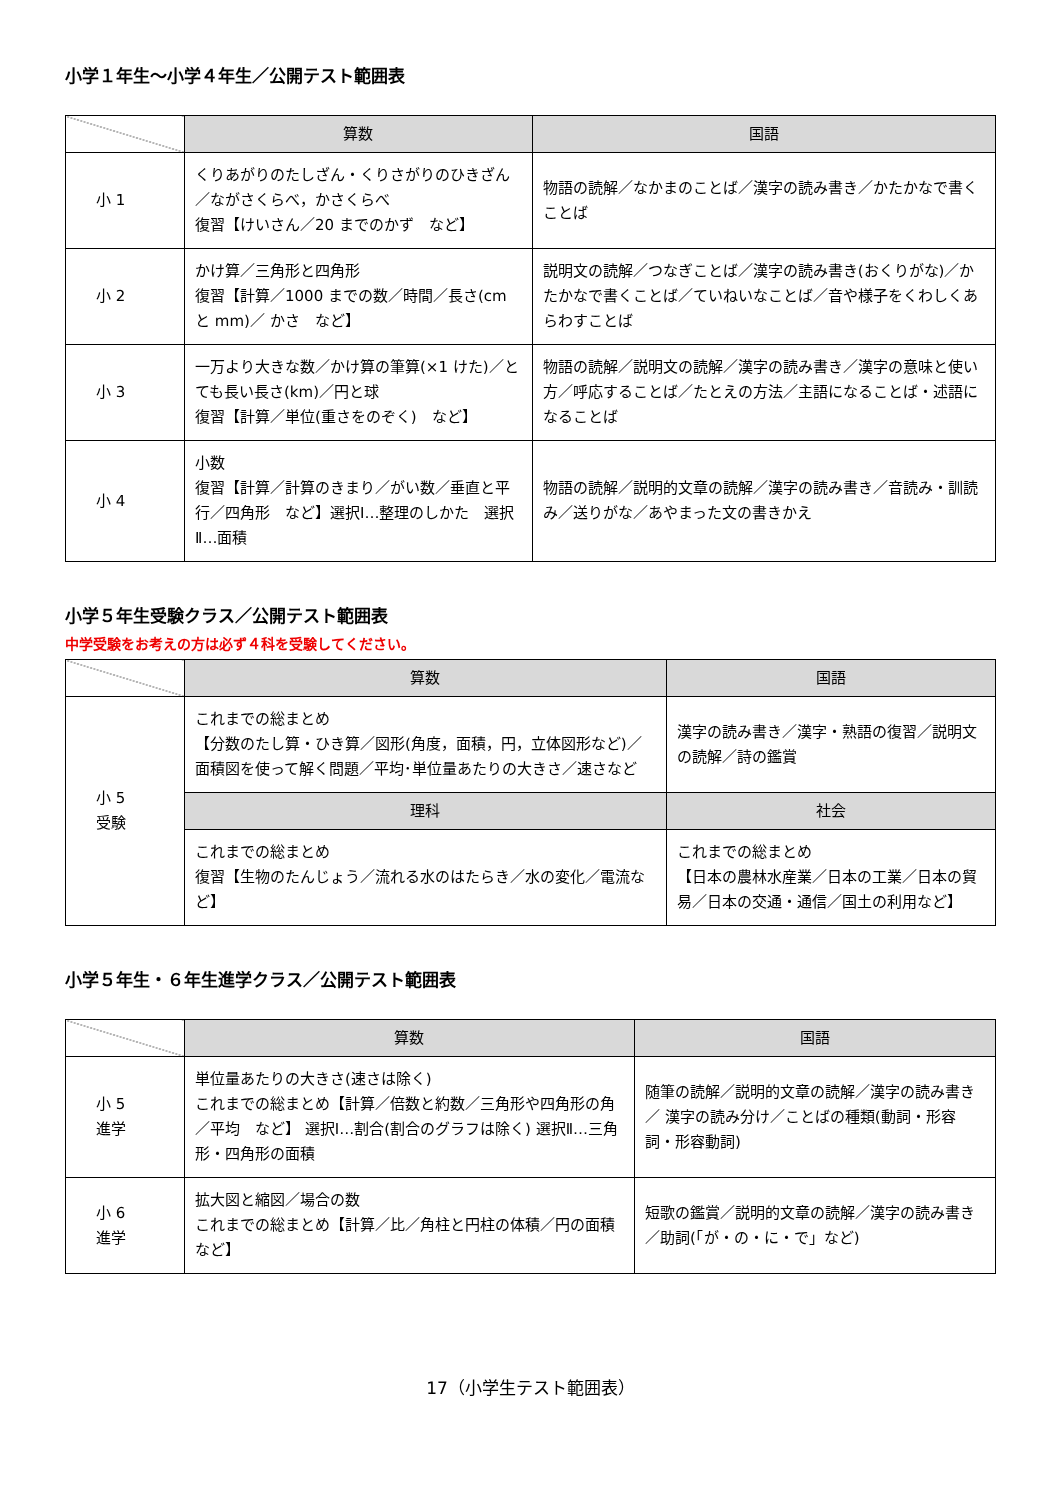小学１年生～小学４年生／公開テスト範囲表
| | 算数 | 国語 |
| --- | --- | --- |
| 小 1 | くりあがりのたしざん・くりさがりのひきざん／ながさくらべ，かさくらべ 復習【けいさん／20 までのかず など】 | 物語の読解／なかまのことば／漢字の読み書き／かたかなで書くことば |
| 小 2 | かけ算／三角形と四角形 復習【計算／1000 までの数／時間／長さ(cm と mm)／ かさ など】 | 説明文の読解／つなぎことば／漢字の読み書き(おくりがな)／かたかなで書くことば／ていねいなことば／音や様子をくわしくあらわすことば |
| 小 3 | 一万より大きな数／かけ算の筆算(×1 けた)／とても長い長さ(km)／円と球 復習【計算／単位(重さをのぞく) など】 | 物語の読解／説明文の読解／漢字の読み書き／漢字の意味と使い方／呼応することば／たとえの方法／主語になることば・述語になることば |
| 小 4 | 小数 復習【計算／計算のきまり／がい数／垂直と平行／四角形 など】選択Ⅰ…整理のしかた 選択Ⅱ…面積 | 物語の読解／説明的文章の読解／漢字の読み書き／音読み・訓読み／送りがな／あやまった文の書きかえ |
小学５年生受験クラス／公開テスト範囲表
中学受験をお考えの方は必ず４科を受験してください。
| | 算数 | 国語 |
| --- | --- | --- |
| 小 5 受験 | これまでの総まとめ 【分数のたし算・ひき算／図形(角度，面積，円，立体図形など)／面積図を使って解く問題／平均･単位量あたりの大きさ／速さなど | 漢字の読み書き／漢字・熟語の復習／説明文の読解／詩の鑑賞 |
| | 理科 | 社会 |
| | これまでの総まとめ 復習【生物のたんじょう／流れる水のはたらき／水の変化／電流など】 | これまでの総まとめ 【日本の農林水産業／日本の工業／日本の貿易／日本の交通・通信／国土の利用など】 |
小学５年生・６年生進学クラス／公開テスト範囲表
| | 算数 | 国語 |
| --- | --- | --- |
| 小 5 進学 | 単位量あたりの大きさ(速さは除く) これまでの総まとめ【計算／倍数と約数／三角形や四角形の角／平均 など】 選択Ⅰ…割合(割合のグラフは除く) 選択Ⅱ…三角形・四角形の面積 | 随筆の読解／説明的文章の読解／漢字の読み書き／ 漢字の読み分け／ことばの種類(動詞・形容詞・形容動詞) |
| 小 6 進学 | 拡大図と縮図／場合の数 これまでの総まとめ【計算／比／角柱と円柱の体積／円の面積 など】 | 短歌の鑑賞／説明的文章の読解／漢字の読み書き／助詞(「が・の・に・で」など) |
17（小学生テスト範囲表）